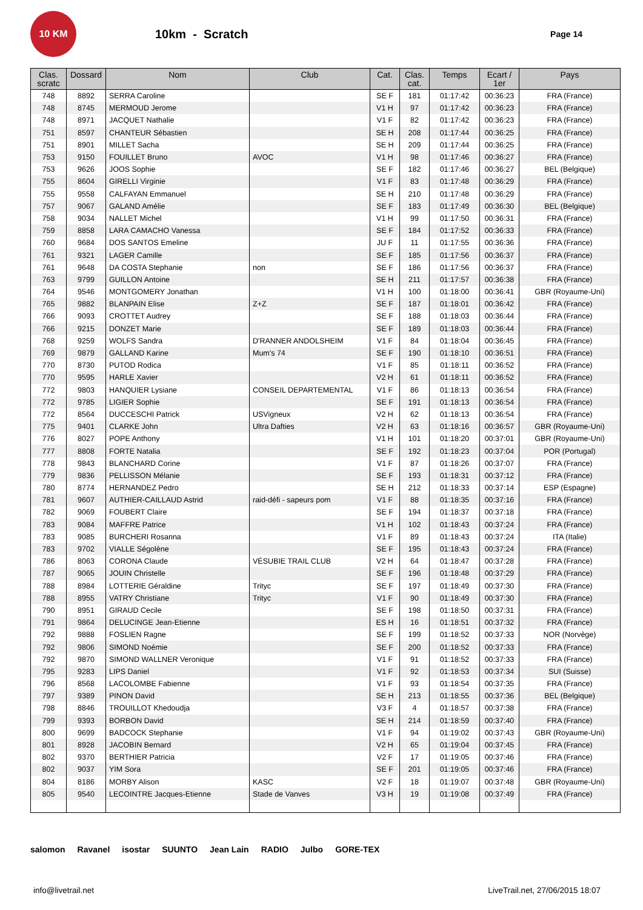10 KM
10km - Scratch
Page 14
| Clas. scratc | Dossard | Nom | Club | Cat. | Clas. cat. | Temps | Ecart / 1er | Pays |
| --- | --- | --- | --- | --- | --- | --- | --- | --- |
| 748 | 8892 | SERRA Caroline | | SE F | 181 | 01:17:42 | 00:36:23 | FRA (France) |
| 748 | 8745 | MERMOUD Jerome | | V1 H | 97 | 01:17:42 | 00:36:23 | FRA (France) |
| 748 | 8971 | JACQUET Nathalie | | V1 F | 82 | 01:17:42 | 00:36:23 | FRA (France) |
| 751 | 8597 | CHANTEUR Sébastien | | SE H | 208 | 01:17:44 | 00:36:25 | FRA (France) |
| 751 | 8901 | MILLET Sacha | | SE H | 209 | 01:17:44 | 00:36:25 | FRA (France) |
| 753 | 9150 | FOUILLET Bruno | AVOC | V1 H | 98 | 01:17:46 | 00:36:27 | FRA (France) |
| 753 | 9626 | JOOS Sophie | | SE F | 182 | 01:17:46 | 00:36:27 | BEL (Belgique) |
| 755 | 8604 | GIRELLI Virginie | | V1 F | 83 | 01:17:48 | 00:36:29 | FRA (France) |
| 755 | 9558 | CALFAYAN Emmanuel | | SE H | 210 | 01:17:48 | 00:36:29 | FRA (France) |
| 757 | 9067 | GALAND Amélie | | SE F | 183 | 01:17:49 | 00:36:30 | BEL (Belgique) |
| 758 | 9034 | NALLET Michel | | V1 H | 99 | 01:17:50 | 00:36:31 | FRA (France) |
| 759 | 8858 | LARA CAMACHO Vanessa | | SE F | 184 | 01:17:52 | 00:36:33 | FRA (France) |
| 760 | 9684 | DOS SANTOS Emeline | | JU F | 11 | 01:17:55 | 00:36:36 | FRA (France) |
| 761 | 9321 | LAGER Camille | | SE F | 185 | 01:17:56 | 00:36:37 | FRA (France) |
| 761 | 9648 | DA COSTA Stephanie | non | SE F | 186 | 01:17:56 | 00:36:37 | FRA (France) |
| 763 | 9799 | GUILLON Antoine | | SE H | 211 | 01:17:57 | 00:36:38 | FRA (France) |
| 764 | 9546 | MONTGOMERY Jonathan | | V1 H | 100 | 01:18:00 | 00:36:41 | GBR (Royaume-Uni) |
| 765 | 9882 | BLANPAIN Elise | Z+Z | SE F | 187 | 01:18:01 | 00:36:42 | FRA (France) |
| 766 | 9093 | CROTTET Audrey | | SE F | 188 | 01:18:03 | 00:36:44 | FRA (France) |
| 766 | 9215 | DONZET Marie | | SE F | 189 | 01:18:03 | 00:36:44 | FRA (France) |
| 768 | 9259 | WOLFS Sandra | D'RANNER ANDOLSHEIM | V1 F | 84 | 01:18:04 | 00:36:45 | FRA (France) |
| 769 | 9879 | GALLAND Karine | Mum's 74 | SE F | 190 | 01:18:10 | 00:36:51 | FRA (France) |
| 770 | 8730 | PUTOD Rodica | | V1 F | 85 | 01:18:11 | 00:36:52 | FRA (France) |
| 770 | 9595 | HARLE Xavier | | V2 H | 61 | 01:18:11 | 00:36:52 | FRA (France) |
| 772 | 9803 | HANQUIER Lysiane | CONSEIL DEPARTEMENTAL | V1 F | 86 | 01:18:13 | 00:36:54 | FRA (France) |
| 772 | 9785 | LIGIER Sophie | | SE F | 191 | 01:18:13 | 00:36:54 | FRA (France) |
| 772 | 8564 | DUCCESCHI Patrick | USVigneux | V2 H | 62 | 01:18:13 | 00:36:54 | FRA (France) |
| 775 | 9401 | CLARKE John | Ultra Dafties | V2 H | 63 | 01:18:16 | 00:36:57 | GBR (Royaume-Uni) |
| 776 | 8027 | POPE Anthony | | V1 H | 101 | 01:18:20 | 00:37:01 | GBR (Royaume-Uni) |
| 777 | 8808 | FORTE Natalia | | SE F | 192 | 01:18:23 | 00:37:04 | POR (Portugal) |
| 778 | 9843 | BLANCHARD Corine | | V1 F | 87 | 01:18:26 | 00:37:07 | FRA (France) |
| 779 | 9836 | PELLISSON Mélanie | | SE F | 193 | 01:18:31 | 00:37:12 | FRA (France) |
| 780 | 8774 | HERNANDEZ Pedro | | SE H | 212 | 01:18:33 | 00:37:14 | ESP (Espagne) |
| 781 | 9607 | AUTHIER-CAILLAUD Astrid | raid-défi - sapeurs pom | V1 F | 88 | 01:18:35 | 00:37:16 | FRA (France) |
| 782 | 9069 | FOUBERT Claire | | SE F | 194 | 01:18:37 | 00:37:18 | FRA (France) |
| 783 | 9084 | MAFFRE Patrice | | V1 H | 102 | 01:18:43 | 00:37:24 | FRA (France) |
| 783 | 9085 | BURCHERI Rosanna | | V1 F | 89 | 01:18:43 | 00:37:24 | ITA (Italie) |
| 783 | 9702 | VIALLE Ségolène | | SE F | 195 | 01:18:43 | 00:37:24 | FRA (France) |
| 786 | 8063 | CORONA Claude | VÉSUBIE TRAIL CLUB | V2 H | 64 | 01:18:47 | 00:37:28 | FRA (France) |
| 787 | 9065 | JOUIN Christelle | | SE F | 196 | 01:18:48 | 00:37:29 | FRA (France) |
| 788 | 8984 | LOTTERIE Géraldine | Trityc | SE F | 197 | 01:18:49 | 00:37:30 | FRA (France) |
| 788 | 8955 | VATRY Christiane | Trityc | V1 F | 90 | 01:18:49 | 00:37:30 | FRA (France) |
| 790 | 8951 | GIRAUD Cecile | | SE F | 198 | 01:18:50 | 00:37:31 | FRA (France) |
| 791 | 9864 | DELUCINGE Jean-Etienne | | ES H | 16 | 01:18:51 | 00:37:32 | FRA (France) |
| 792 | 9888 | FOSLIEN Ragne | | SE F | 199 | 01:18:52 | 00:37:33 | NOR (Norvège) |
| 792 | 9806 | SIMOND Noémie | | SE F | 200 | 01:18:52 | 00:37:33 | FRA (France) |
| 792 | 9870 | SIMOND WALLNER Veronique | | V1 F | 91 | 01:18:52 | 00:37:33 | FRA (France) |
| 795 | 9283 | LIPS Daniel | | V1 F | 92 | 01:18:53 | 00:37:34 | SUI (Suisse) |
| 796 | 8568 | LACOLOMBE Fabienne | | V1 F | 93 | 01:18:54 | 00:37:35 | FRA (France) |
| 797 | 9389 | PINON David | | SE H | 213 | 01:18:55 | 00:37:36 | BEL (Belgique) |
| 798 | 8846 | TROUILLOT Khedoudja | | V3 F | 4 | 01:18:57 | 00:37:38 | FRA (France) |
| 799 | 9393 | BORBON David | | SE H | 214 | 01:18:59 | 00:37:40 | FRA (France) |
| 800 | 9699 | BADCOCK Stephanie | | V1 F | 94 | 01:19:02 | 00:37:43 | GBR (Royaume-Uni) |
| 801 | 8928 | JACOBIN Bernard | | V2 H | 65 | 01:19:04 | 00:37:45 | FRA (France) |
| 802 | 9370 | BERTHIER Patricia | | V2 F | 17 | 01:19:05 | 00:37:46 | FRA (France) |
| 802 | 9037 | YIM Sora | | SE F | 201 | 01:19:05 | 00:37:46 | FRA (France) |
| 804 | 8186 | MORBY Alison | KASC | V2 F | 18 | 01:19:07 | 00:37:48 | GBR (Royaume-Uni) |
| 805 | 9540 | LECOINTRE Jacques-Etienne | Stade de Vanves | V3 H | 19 | 01:19:08 | 00:37:49 | FRA (France) |
salomon Ravanel isostar SUUNTO Jean Lain RADIO Julbo GORE-TEX
info@livetrail.net LiveTrail.net, 27/06/2015 18:07